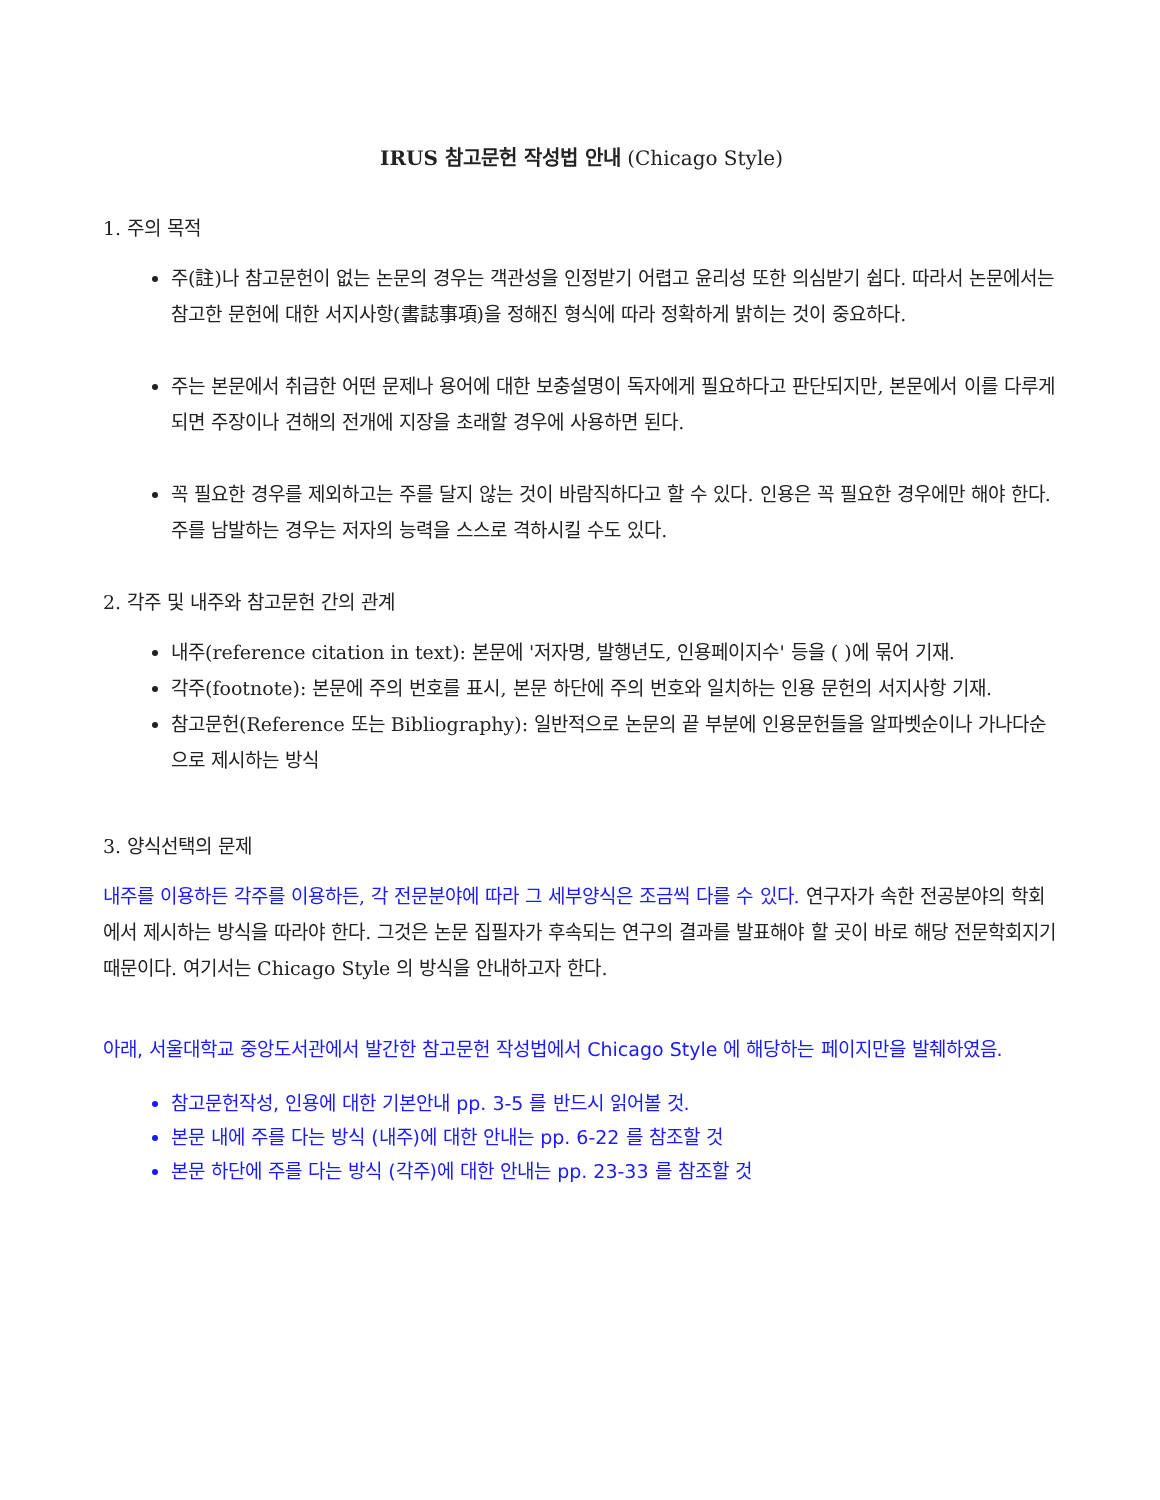IRUS 참고문헌 작성법 안내 (Chicago Style)
1. 주의 목적
주(註)나 참고문헌이 없는 논문의 경우는 객관성을 인정받기 어렵고 윤리성 또한 의심받기 쉽다. 따라서 논문에서는 참고한 문헌에 대한 서지사항(書誌事項)을 정해진 형식에 따라 정확하게 밝히는 것이 중요하다.
주는 본문에서 취급한 어떤 문제나 용어에 대한 보충설명이 독자에게 필요하다고 판단되지만, 본문에서 이를 다루게 되면 주장이나 견해의 전개에 지장을 초래할 경우에 사용하면 된다.
꼭 필요한 경우를 제외하고는 주를 달지 않는 것이 바람직하다고 할 수 있다. 인용은 꼭 필요한 경우에만 해야 한다. 주를 남발하는 경우는 저자의 능력을 스스로 격하시킬 수도 있다.
2. 각주 및 내주와 참고문헌 간의 관계
내주(reference citation in text): 본문에 '저자명, 발행년도, 인용페이지수' 등을 ( )에 묶어 기재.
각주(footnote): 본문에 주의 번호를 표시, 본문 하단에 주의 번호와 일치하는 인용 문헌의 서지사항 기재.
참고문헌(Reference 또는 Bibliography): 일반적으로 논문의 끝 부분에 인용문헌들을 알파벳순이나 가나다순으로 제시하는 방식
3. 양식선택의 문제
내주를 이용하든 각주를 이용하든, 각 전문분야에 따라 그 세부양식은 조금씩 다를 수 있다. 연구자가 속한 전공분야의 학회에서 제시하는 방식을 따라야 한다. 그것은 논문 집필자가 후속되는 연구의 결과를 발표해야 할 곳이 바로 해당 전문학회지기 때문이다. 여기서는 Chicago Style 의 방식을 안내하고자 한다.
아래, 서울대학교 중앙도서관에서 발간한 참고문헌 작성법에서 Chicago Style 에 해당하는 페이지만을 발췌하였음.
참고문헌작성, 인용에 대한 기본안내 pp. 3-5 를 반드시 읽어볼 것.
본문 내에 주를 다는 방식 (내주)에 대한 안내는 pp. 6-22 를 참조할 것
본문 하단에 주를 다는 방식 (각주)에 대한 안내는 pp. 23-33 를 참조할 것